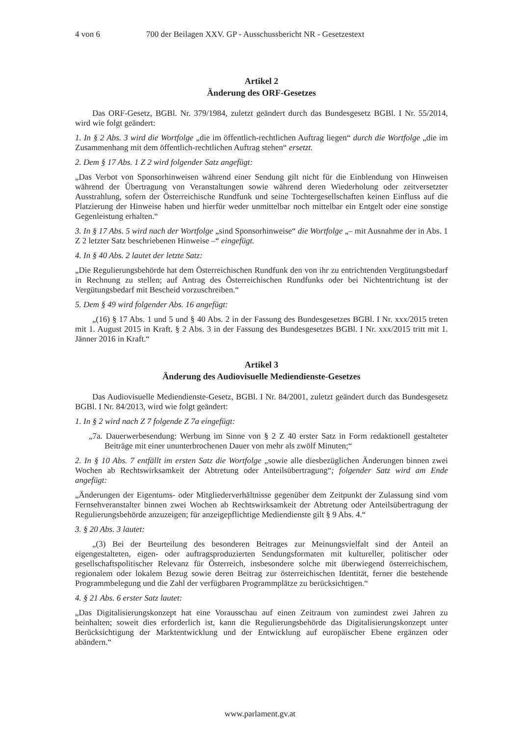4 von 6 700 der Beilagen XXV. GP - Ausschussbericht NR - Gesetzestext
Artikel 2
Änderung des ORF-Gesetzes
Das ORF-Gesetz, BGBl. Nr. 379/1984, zuletzt geändert durch das Bundesgesetz BGBl. I Nr. 55/2014, wird wie folgt geändert:
1. In § 2 Abs. 3 wird die Wortfolge „die im öffentlich-rechtlichen Auftrag liegen“ durch die Wortfolge „die im Zusammenhang mit dem öffentlich-rechtlichen Auftrag stehen“ ersetzt.
2. Dem § 17 Abs. 1 Z 2 wird folgender Satz angefügt:
„Das Verbot von Sponsorhinweisen während einer Sendung gilt nicht für die Einblendung von Hinweisen während der Übertragung von Veranstaltungen sowie während deren Wiederholung oder zeitversetzter Ausstrahlung, sofern der Österreichische Rundfunk und seine Tochtergesellschaften keinen Einfluss auf die Platzierung der Hinweise haben und hierfür weder unmittelbar noch mittelbar ein Entgelt oder eine sonstige Gegenleistung erhalten.“
3. In § 17 Abs. 5 wird nach der Wortfolge „sind Sponsorhinweise“ die Wortfolge „– mit Ausnahme der in Abs. 1 Z 2 letzter Satz beschriebenen Hinweise –“ eingefügt.
4. In § 40 Abs. 2 lautet der letzte Satz:
„Die Regulierungsbehörde hat dem Österreichischen Rundfunk den von ihr zu entrichtenden Vergütungsbedarf in Rechnung zu stellen; auf Antrag des Österreichischen Rundfunks oder bei Nichtentrichtung ist der Vergütungsbedarf mit Bescheid vorzuschreiben.“
5. Dem § 49 wird folgender Abs. 16 angefügt:
„(16) § 17 Abs. 1 und 5 und § 40 Abs. 2 in der Fassung des Bundesgesetzes BGBl. I Nr. xxx/2015 treten mit 1. August 2015 in Kraft. § 2 Abs. 3 in der Fassung des Bundesgesetzes BGBl. I Nr. xxx/2015 tritt mit 1. Jänner 2016 in Kraft.“
Artikel 3
Änderung des Audiovisuelle Mediendienste-Gesetzes
Das Audiovisuelle Mediendienste-Gesetz, BGBl. I Nr. 84/2001, zuletzt geändert durch das Bundesgesetz BGBl. I Nr. 84/2013, wird wie folgt geändert:
1. In § 2 wird nach Z 7 folgende Z 7a eingefügt:
„7a. Dauerwerbesendung: Werbung im Sinne von § 2 Z 40 erster Satz in Form redaktionell gestalteter Beiträge mit einer ununterbrochenen Dauer von mehr als zwölf Minuten;“
2. In § 10 Abs. 7 entfällt im ersten Satz die Wortfolge „sowie alle diesbezüglichen Änderungen binnen zwei Wochen ab Rechtswirksamkeit der Abtretung oder Anteilsübertragung“; folgender Satz wird am Ende angefügt:
„Änderungen der Eigentums- oder Mitgliederverhältnisse gegenüber dem Zeitpunkt der Zulassung sind vom Fernsehveranstalter binnen zwei Wochen ab Rechtswirksamkeit der Abtretung oder Anteilsübertragung der Regulierungsbehörde anzuzeigen; für anzeigepflichtige Mediendienste gilt § 9 Abs. 4.“
3. § 20 Abs. 3 lautet:
„(3) Bei der Beurteilung des besonderen Beitrages zur Meinungsvielfalt sind der Anteil an eigengestalteten, eigen- oder auftragsproduzierten Sendungsformaten mit kultureller, politischer oder gesellschaftspolitischer Relevanz für Österreich, insbesondere solche mit überwiegend österreichischem, regionalem oder lokalem Bezug sowie deren Beitrag zur österreichischen Identität, ferner die bestehende Programmbelegung und die Zahl der verfügbaren Programmplätze zu berücksichtigen.“
4. § 21 Abs. 6 erster Satz lautet:
„Das Digitalisierungskonzept hat eine Vorausschau auf einen Zeitraum von zumindest zwei Jahren zu beinhalten; soweit dies erforderlich ist, kann die Regulierungsbehörde das Digitalisierungskonzept unter Berücksichtigung der Marktentwicklung und der Entwicklung auf europäischer Ebene ergänzen oder abändern.“
www.parlament.gv.at